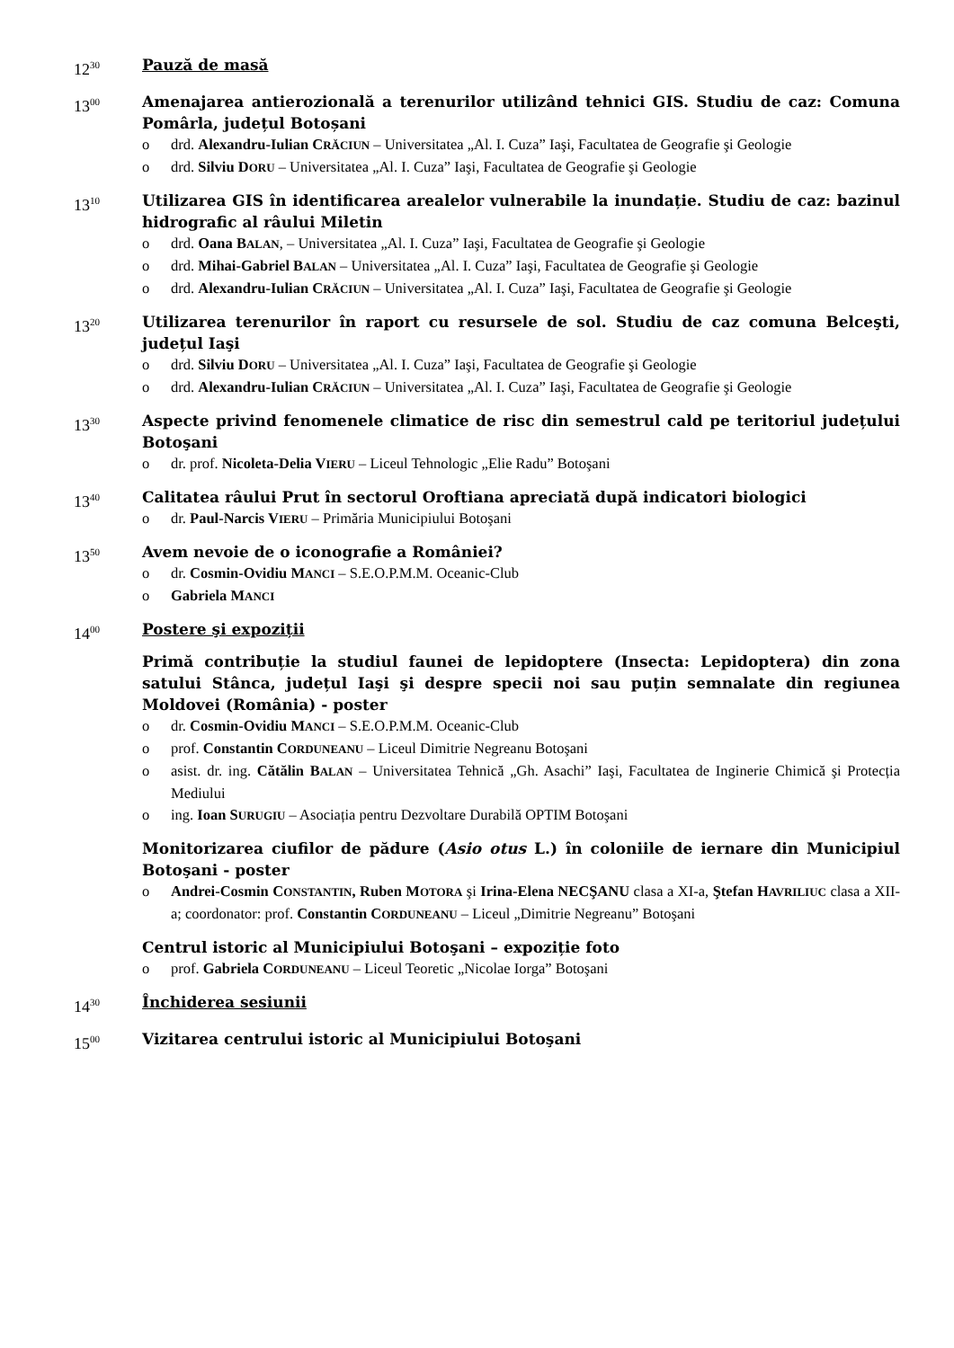12<sup>30</sup>
Pauză de masă
13<sup>00</sup>
Amenajarea antierozională a terenurilor utilizând tehnici GIS. Studiu de caz: Comuna Pomârla, județul Botoșani
o drd. Alexandru-Iulian CRĂCIUN – Universitatea „Al. I. Cuza” Iaşi, Facultatea de Geografie şi Geologie
o drd. Silviu DORU – Universitatea „Al. I. Cuza” Iaşi, Facultatea de Geografie şi Geologie
13<sup>10</sup>
Utilizarea GIS în identificarea arealelor vulnerabile la inundație. Studiu de caz: bazinul hidrografic al râului Miletin
o drd. Oana BALAN, – Universitatea „Al. I. Cuza” Iaşi, Facultatea de Geografie şi Geologie
o drd. Mihai-Gabriel BALAN – Universitatea „Al. I. Cuza” Iaşi, Facultatea de Geografie şi Geologie
o drd. Alexandru-Iulian CRĂCIUN – Universitatea „Al. I. Cuza” Iaşi, Facultatea de Geografie şi Geologie
13<sup>20</sup>
Utilizarea terenurilor în raport cu resursele de sol. Studiu de caz comuna Belceşti, județul Iaşi
o drd. Silviu DORU – Universitatea „Al. I. Cuza” Iaşi, Facultatea de Geografie şi Geologie
o drd. Alexandru-Iulian CRĂCIUN – Universitatea „Al. I. Cuza” Iaşi, Facultatea de Geografie şi Geologie
13<sup>30</sup>
Aspecte privind fenomenele climatice de risc din semestrul cald pe teritoriul județului Botoşani
o dr. prof. Nicoleta-Delia VIERU – Liceul Tehnologic „Elie Radu” Botoşani
13<sup>40</sup>
Calitatea râului Prut în sectorul Oroftiana apreciată după indicatori biologici
o dr. Paul-Narcis VIERU – Primăria Municipiului Botoşani
13<sup>50</sup>
Avem nevoie de o iconografie a României?
o dr. Cosmin-Ovidiu MANCI – S.E.O.P.M.M. Oceanic-Club
o Gabriela MANCI
14<sup>00</sup>
Postere şi expoziții
Primă contribuție la studiul faunei de lepidoptere (Insecta: Lepidoptera) din zona satului Stânca, județul Iaşi şi despre specii noi sau puțin semnalate din regiunea Moldovei (România) - poster
o dr. Cosmin-Ovidiu MANCI – S.E.O.P.M.M. Oceanic-Club
o prof. Constantin CORDUNEANU – Liceul Dimitrie Negreanu Botoşani
o asist. dr. ing. Cătălin BALAN – Universitatea Tehnică „Gh. Asachi” Iaşi, Facultatea de Inginerie Chimică şi Protecția Mediului
o ing. Ioan SURUGIU – Asociația pentru Dezvoltare Durabilă OPTIM Botoşani
Monitorizarea ciufilor de pădure (Asio otus L.) în coloniile de iernare din Municipiul Botoşani - poster
o Andrei-Cosmin CONSTANTIN, Ruben MOTORA şi Irina-Elena NECŞANU clasa a XI-a, Ştefan HAVRILIUC clasa a XII-a; coordonator: prof. Constantin CORDUNEANU – Liceul „Dimitrie Negreanu” Botoşani
Centrul istoric al Municipiului Botoşani – expoziție foto
o prof. Gabriela CORDUNEANU – Liceul Teoretic „Nicolae Iorga” Botoşani
14<sup>30</sup>
Închiderea sesiunii
15<sup>00</sup>
Vizitarea centrului istoric al Municipiului Botoşani